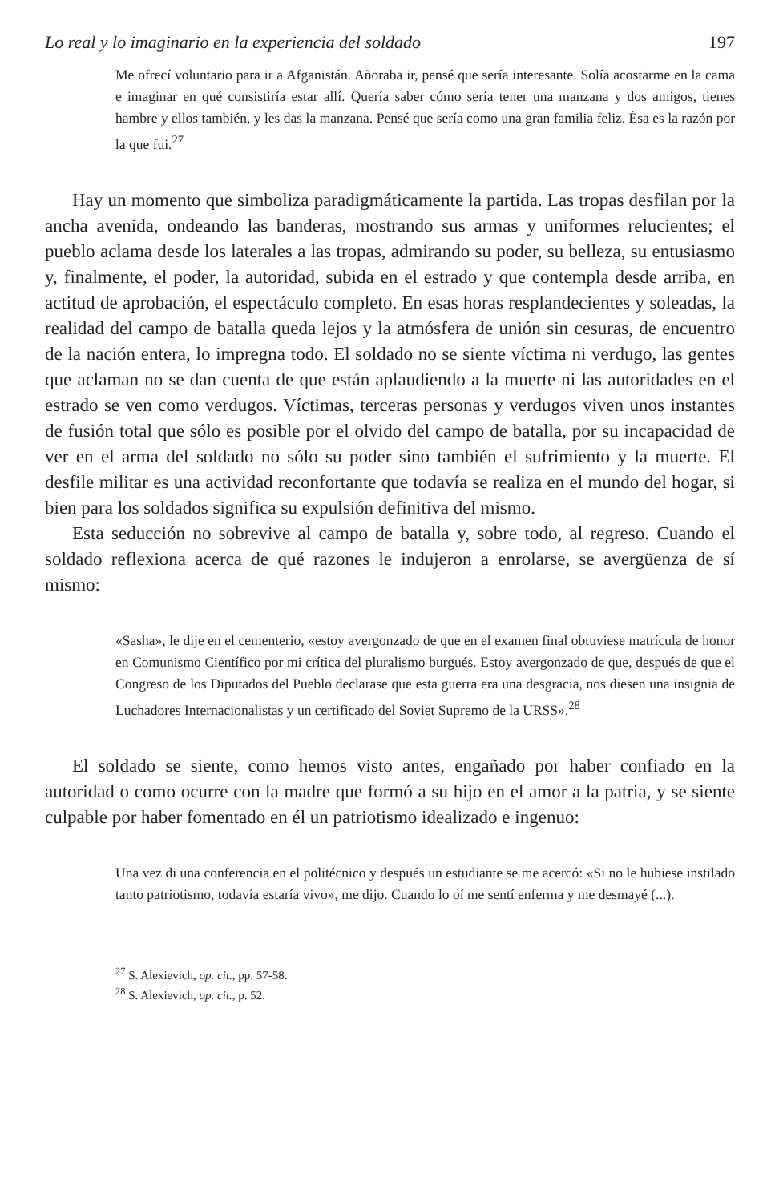Lo real y lo imaginario en la experiencia del soldado 197
Me ofrecí voluntario para ir a Afganistán. Añoraba ir, pensé que sería interesante. Solía acostarme en la cama e imaginar en qué consistiría estar allí. Quería saber cómo sería tener una manzana y dos amigos, tienes hambre y ellos también, y les das la manzana. Pensé que sería como una gran familia feliz. Ésa es la razón por la que fui.<sup>27</sup>
Hay un momento que simboliza paradigmáticamente la partida. Las tropas desfilan por la ancha avenida, ondeando las banderas, mostrando sus armas y uniformes relucientes; el pueblo aclama desde los laterales a las tropas, admirando su poder, su belleza, su entusiasmo y, finalmente, el poder, la autoridad, subida en el estrado y que contempla desde arriba, en actitud de aprobación, el espectáculo completo. En esas horas resplandecientes y soleadas, la realidad del campo de batalla queda lejos y la atmósfera de unión sin cesuras, de encuentro de la nación entera, lo impregna todo. El soldado no se siente víctima ni verdugo, las gentes que aclaman no se dan cuenta de que están aplaudiendo a la muerte ni las autoridades en el estrado se ven como verdugos. Víctimas, terceras personas y verdugos viven unos instantes de fusión total que sólo es posible por el olvido del campo de batalla, por su incapacidad de ver en el arma del soldado no sólo su poder sino también el sufrimiento y la muerte. El desfile militar es una actividad reconfortante que todavía se realiza en el mundo del hogar, si bien para los soldados significa su expulsión definitiva del mismo.
Esta seducción no sobrevive al campo de batalla y, sobre todo, al regreso. Cuando el soldado reflexiona acerca de qué razones le indujeron a enrolarse, se avergüenza de sí mismo:
«Sasha», le dije en el cementerio, «estoy avergonzado de que en el examen final obtuviese matrícula de honor en Comunismo Científico por mi crítica del pluralismo burgués. Estoy avergonzado de que, después de que el Congreso de los Diputados del Pueblo declarase que esta guerra era una desgracia, nos diesen una insignia de Luchadores Internacionalistas y un certificado del Soviet Supremo de la URSS».<sup>28</sup>
El soldado se siente, como hemos visto antes, engañado por haber confiado en la autoridad o como ocurre con la madre que formó a su hijo en el amor a la patria, y se siente culpable por haber fomentado en él un patriotismo idealizado e ingenuo:
Una vez di una conferencia en el politécnico y después un estudiante se me acercó: «Si no le hubiese instilado tanto patriotismo, todavía estaría vivo», me dijo. Cuando lo oí me sentí enferma y me desmayé (...).
<sup>27</sup> S. Alexievich, op. cit., pp. 57-58.
<sup>28</sup> S. Alexievich, op. cit., p. 52.